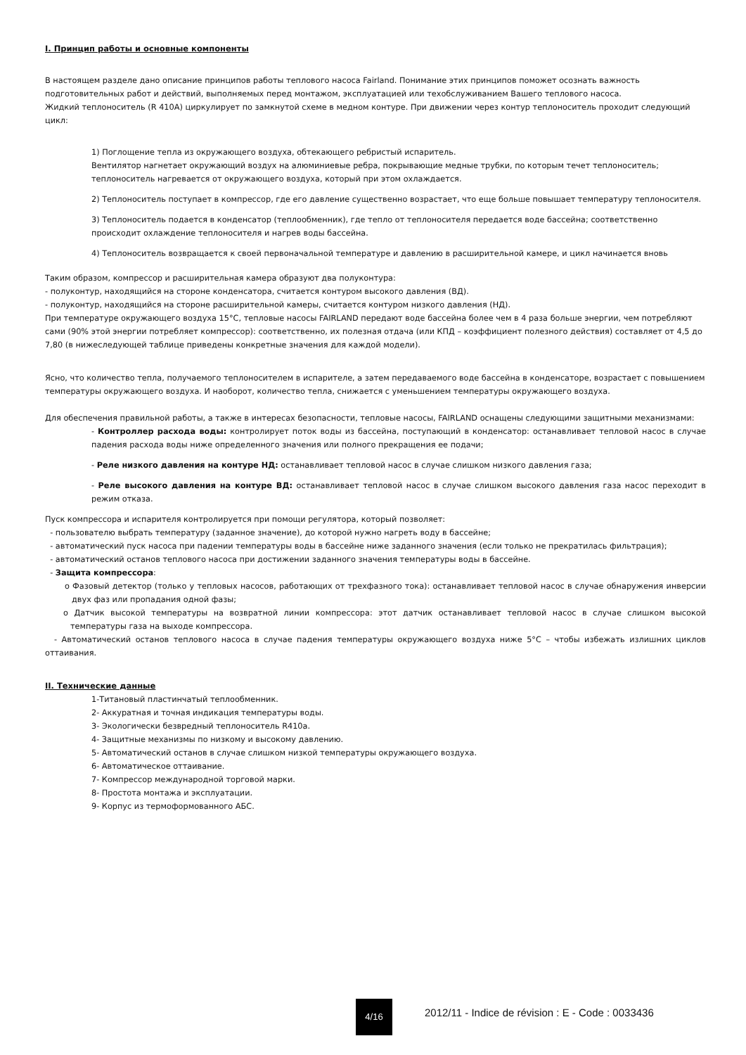I. Принцип работы и основные компоненты
В настоящем разделе дано описание принципов работы теплового насоса Fairland. Понимание этих принципов поможет осознать важность подготовительных работ и действий, выполняемых перед монтажом, эксплуатацией или техобслуживанием Вашего теплового насоса.
Жидкий теплоноситель (R 410A) циркулирует по замкнутой схеме в медном контуре. При движении через контур теплоноситель проходит следующий цикл:
1) Поглощение тепла из окружающего воздуха, обтекающего ребристый испаритель.
Вентилятор нагнетает окружающий воздух на алюминиевые ребра, покрывающие медные трубки, по которым течет теплоноситель; теплоноситель нагревается от окружающего воздуха, который при этом охлаждается.
2) Теплоноситель поступает в компрессор, где его давление существенно возрастает, что еще больше повышает температуру теплоносителя.
3) Теплоноситель подается в конденсатор (теплообменник), где тепло от теплоносителя передается воде бассейна; соответственно происходит охлаждение теплоносителя и нагрев воды бассейна.
4) Теплоноситель возвращается к своей первоначальной температуре и давлению в расширительной камере, и цикл начинается вновь
Таким образом, компрессор и расширительная камера образуют два полуконтура:
- полуконтур, находящийся на стороне конденсатора, считается контуром высокого давления (ВД).
- полуконтур, находящийся на стороне расширительной камеры, считается контуром низкого давления (НД).
При температуре окружающего воздуха 15°C, тепловые насосы FAIRLAND передают воде бассейна более чем в 4 раза больше энергии, чем потребляют сами (90% этой энергии потребляет компрессор): соответственно, их полезная отдача (или КПД – коэффициент полезного действия) составляет от 4,5 до 7,80 (в нижеследующей таблице приведены конкретные значения для каждой модели).
Ясно, что количество тепла, получаемого теплоносителем в испарителе, а затем передаваемого воде бассейна в конденсаторе, возрастает с повышением температуры окружающего воздуха. И наоборот, количество тепла, снижается с уменьшением температуры окружающего воздуха.
Для обеспечения правильной работы, а также в интересах безопасности, тепловые насосы, FAIRLAND оснащены следующими защитными механизмами:
- Контроллер расхода воды: контролирует поток воды из бассейна, поступающий в конденсатор: останавливает тепловой насос в случае падения расхода воды ниже определенного значения или полного прекращения ее подачи;
- Реле низкого давления на контуре НД: останавливает тепловой насос в случае слишком низкого давления газа;
- Реле высокого давления на контуре ВД: останавливает тепловой насос в случае слишком высокого давления газа насос переходит в режим отказа.
Пуск компрессора и испарителя контролируется при помощи регулятора, который позволяет:
- пользователю выбрать температуру (заданное значение), до которой нужно нагреть воду в бассейне;
- автоматический пуск насоса при падении температуры воды в бассейне ниже заданного значения (если только не прекратилась фильтрация);
- автоматический останов теплового насоса при достижении заданного значения температуры воды в бассейне.
- Защита компрессора:
o Фазовый детектор (только у тепловых насосов, работающих от трехфазного тока): останавливает тепловой насос в случае обнаружения инверсии двух фаз или пропадания одной фазы;
o Датчик высокой температуры на возвратной линии компрессора: этот датчик останавливает тепловой насос в случае слишком высокой температуры газа на выходе компрессора.
- Автоматический останов теплового насоса в случае падения температуры окружающего воздуха ниже 5°C – чтобы избежать излишних циклов оттаивания.
II. Технические данные
1-Титановый пластинчатый теплообменник.
2- Аккуратная и точная индикация температуры воды.
3- Экологически безвредный теплоноситель R410a.
4- Защитные механизмы по низкому и высокому давлению.
5- Автоматический останов в случае слишком низкой температуры окружающего воздуха.
6- Автоматическое оттаивание.
7- Компрессор международной торговой марки.
8- Простота монтажа и эксплуатации.
9- Корпус из термоформованного АБС.
4/16
2012/11 - Indice de révision : E - Code : 0033436